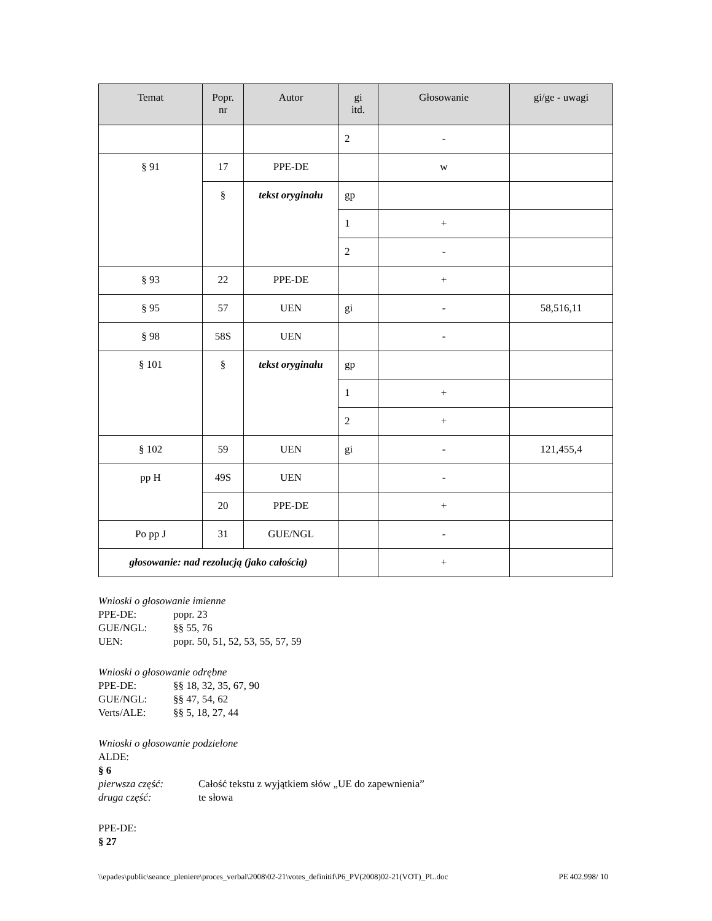| Temat | Popr. nr | Autor | gi itd. | Głosowanie | gi/ge - uwagi |
| --- | --- | --- | --- | --- | --- |
| | | | 2 | - | |
| § 91 | 17 | PPE-DE | | w | |
| | § | tekst oryginału | gp | | |
| | | | 1 | + | |
| | | | 2 | - | |
| § 93 | 22 | PPE-DE | | + | |
| § 95 | 57 | UEN | gi | - | 58,516,11 |
| § 98 | 58S | UEN | | - | |
| § 101 | § | tekst oryginału | gp | | |
| | | | 1 | + | |
| | | | 2 | + | |
| § 102 | 59 | UEN | gi | - | 121,455,4 |
| pp H | 49S | UEN | | - | |
| | 20 | PPE-DE | | + | |
| Po pp J | 31 | GUE/NGL | | - | |
| głosowanie: nad rezolucją (jako całością) | | | | + | |
Wnioski o głosowanie imienne
PPE-DE: popr. 23
GUE/NGL: §§ 55, 76
UEN: popr. 50, 51, 52, 53, 55, 57, 59
Wnioski o głosowanie odrębne
PPE-DE: §§ 18, 32, 35, 67, 90
GUE/NGL: §§ 47, 54, 62
Verts/ALE: §§ 5, 18, 27, 44
Wnioski o głosowanie podzielone
ALDE:
§ 6
pierwsza część: Całość tekstu z wyjątkiem słów „UE do zapewnienia”
druga część: te słowa
PPE-DE:
§ 27
\\epades\public\seance_pleniere\proces_verbal\2008\02-21\votes_definitif\P6_PV(2008)02-21(VOT)_PL.doc PE 402.998/ 10